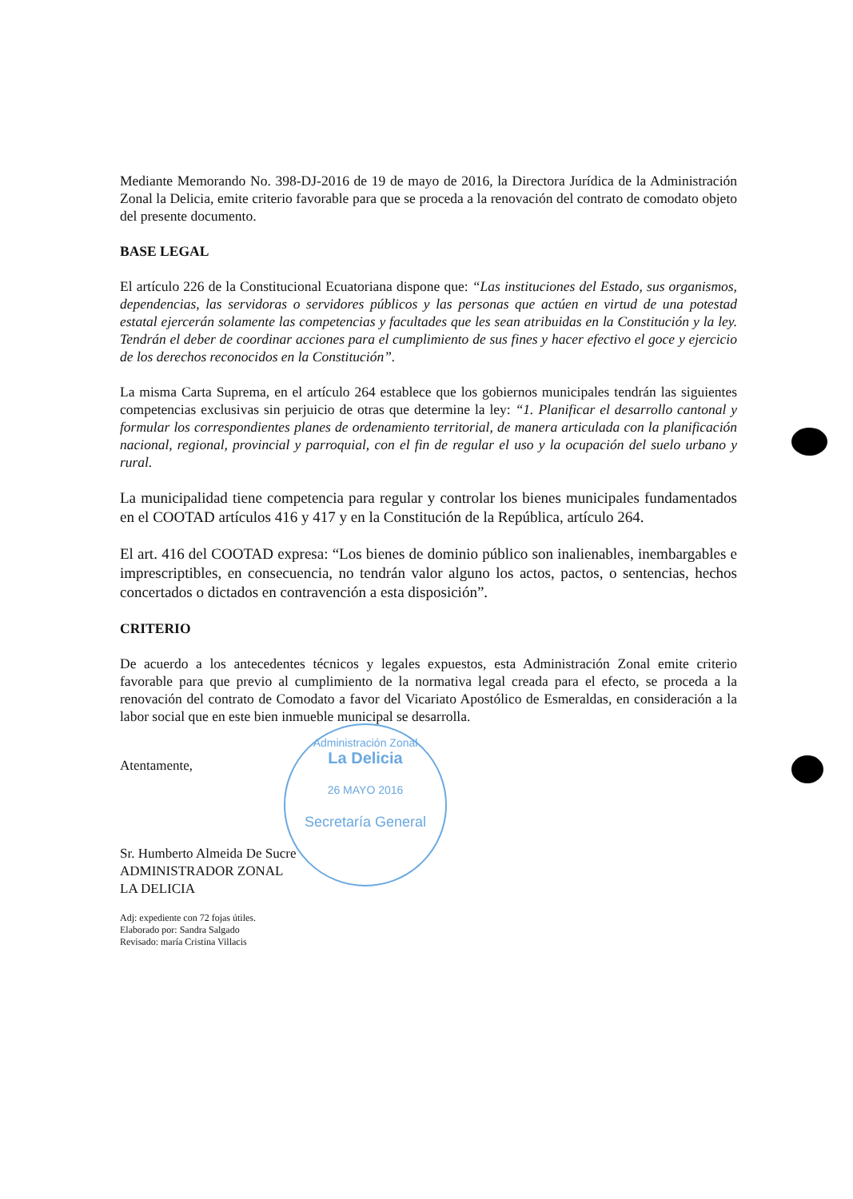Administración Zonal
La Delicia
26 MAYO 2016
Secretaría General
Mediante Memorando No. 398-DJ-2016 de 19 de mayo de 2016, la Directora Jurídica de la Administración Zonal la Delicia, emite criterio favorable para que se proceda a la renovación del contrato de comodato objeto del presente documento.
BASE LEGAL
El artículo 226 de la Constitucional Ecuatoriana dispone que: “Las instituciones del Estado, sus organismos, dependencias, las servidoras o servidores públicos y las personas que actúen en virtud de una potestad estatal ejercerán solamente las competencias y facultades que les sean atribuidas en la Constitución y la ley. Tendrán el deber de coordinar acciones para el cumplimiento de sus fines y hacer efectivo el goce y ejercicio de los derechos reconocidos en la Constitución”.
La misma Carta Suprema, en el artículo 264 establece que los gobiernos municipales tendrán las siguientes competencias exclusivas sin perjuicio de otras que determine la ley: “1. Planificar el desarrollo cantonal y formular los correspondientes planes de ordenamiento territorial, de manera articulada con la planificación nacional, regional, provincial y parroquial, con el fin de regular el uso y la ocupación del suelo urbano y rural.
La municipalidad tiene competencia para regular y controlar los bienes municipales fundamentados en el COOTAD artículos 416 y 417 y en la Constitución de la República, artículo 264.
El art. 416 del COOTAD expresa: “Los bienes de dominio público son inalienables, inembargables e imprescriptibles, en consecuencia, no tendrán valor alguno los actos, pactos, o sentencias, hechos concertados o dictados en contravención a esta disposición”.
CRITERIO
De acuerdo a los antecedentes técnicos y legales expuestos, esta Administración Zonal emite criterio favorable para que previo al cumplimiento de la normativa legal creada para el efecto, se proceda a la renovación del contrato de Comodato a favor del Vicariato Apostólico de Esmeraldas, en consideración a la labor social que en este bien inmueble municipal se desarrolla.
Atentamente,
Sr. Humberto Almeida De Sucre
ADMINISTRADOR ZONAL
LA DELICIA
Adj: expediente con 72 fojas útiles.
Elaborado por: Sandra Salgado
Revisado: maría Cristina Villacis